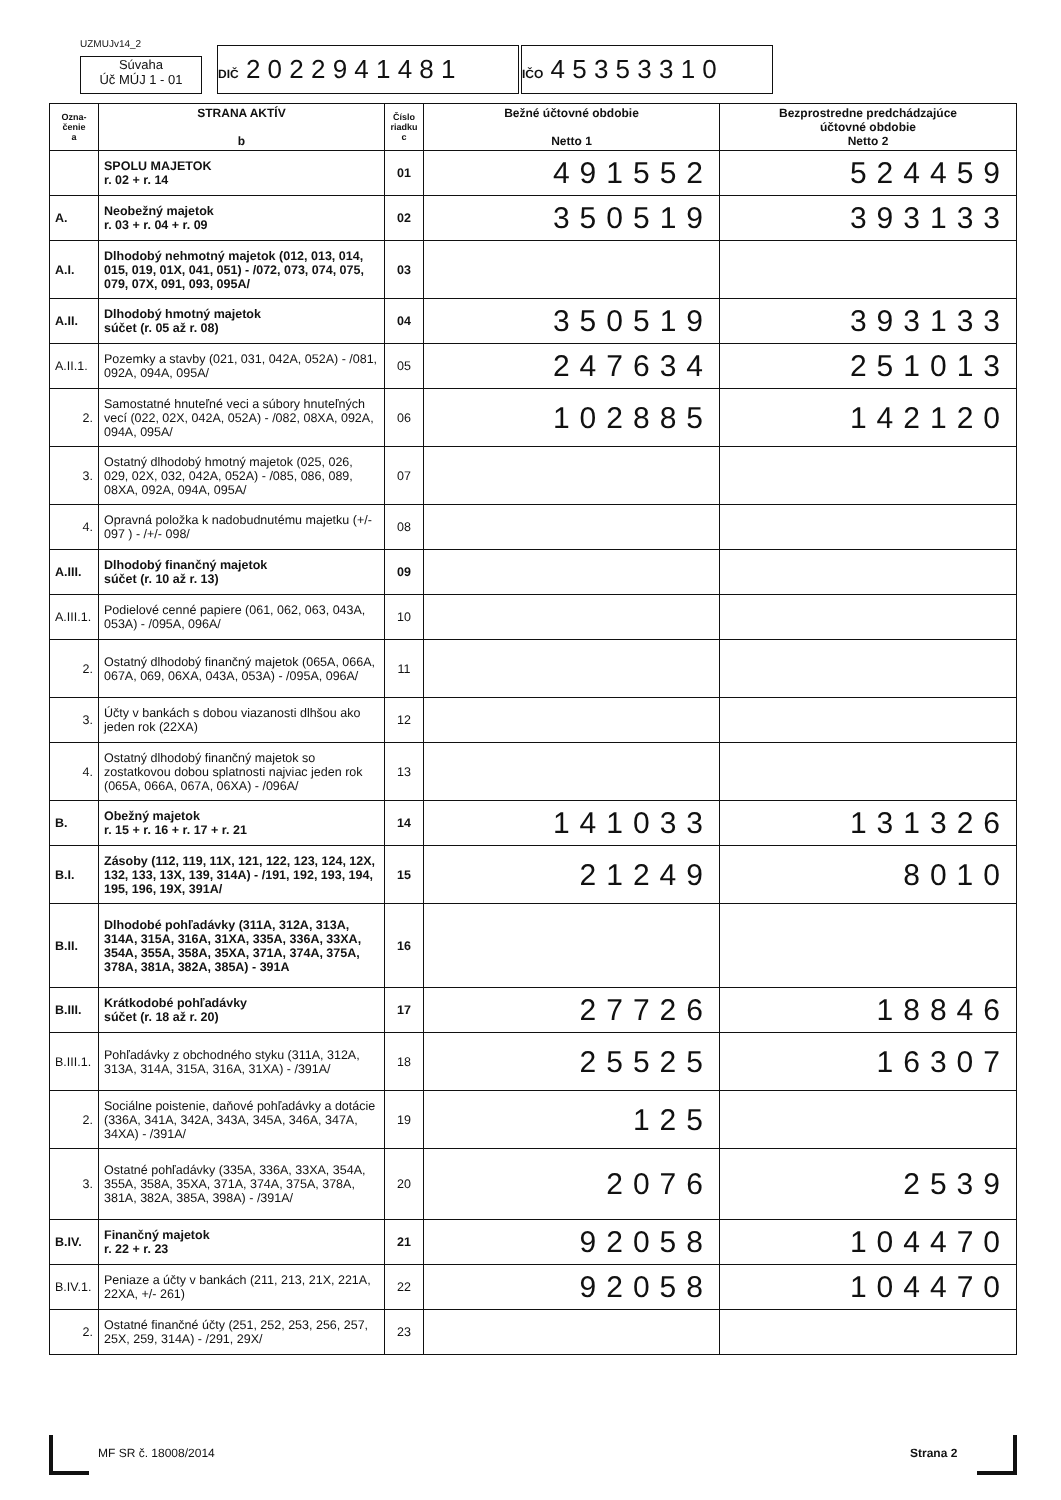UZMUJv14_2
Súvaha
Úč MÚJ 1 - 01
DIČ 2 0 2 2 9 4 1 4 8 1
IČO 4 5 3 5 3 3 1 0
| Ozna- čenie a | STRANA AKTÍV b | Číslo riadku c | Bežné účtovné obdobie Netto 1 | Bezprostredne predchádzajúce účtovné obdobie Netto 2 |
| --- | --- | --- | --- | --- |
| | SPOLU MAJETOK r. 02 + r. 14 | 01 | 491552 | 524459 |
| A. | Neobežný majetok r. 03 + r. 04 + r. 09 | 02 | 350519 | 393133 |
| A.I. | Dlhodobý nehmotný majetok (012, 013, 014, 015, 019, 01X, 041, 051) - /072, 073, 074, 075, 079, 07X, 091, 093, 095A/ | 03 | | |
| A.II. | Dlhodobý hmotný majetok súčet (r. 05 až r. 08) | 04 | 350519 | 393133 |
| A.II.1. | Pozemky a stavby (021, 031, 042A, 052A) - /081, 092A, 094A, 095A/ | 05 | 247634 | 251013 |
| 2. | Samostatné hnuteľné veci a súbory hnuteľných vecí (022, 02X, 042A, 052A) - /082, 08XA, 092A, 094A, 095A/ | 06 | 102885 | 142120 |
| 3. | Ostatný dlhodobý hmotný majetok (025, 026, 029, 02X, 032, 042A, 052A) - /085, 086, 089, 08XA, 092A, 094A, 095A/ | 07 | | |
| 4. | Opravná položka k nadobudnutému majetku (+/- 097 ) - /+/- 098/ | 08 | | |
| A.III. | Dlhodobý finančný majetok súčet (r. 10 až r. 13) | 09 | | |
| A.III.1. | Podielové cenné papiere (061, 062, 063, 043A, 053A) - /095A, 096A/ | 10 | | |
| 2. | Ostatný dlhodobý finančný majetok (065A, 066A, 067A, 069, 06XA, 043A, 053A) - /095A, 096A/ | 11 | | |
| 3. | Účty v bankách s dobou viazanosti dlhšou ako jeden rok (22XA) | 12 | | |
| 4. | Ostatný dlhodobý finančný majetok so zostatkovou dobou splatnosti najviac jeden rok (065A, 066A, 067A, 06XA) - /096A/ | 13 | | |
| B. | Obežný majetok r. 15 + r. 16 + r. 17 + r. 21 | 14 | 141033 | 131326 |
| B.I. | Zásoby (112, 119, 11X, 121, 122, 123, 124, 12X, 132, 133, 13X, 139, 314A) - /191, 192, 193, 194, 195, 196, 19X, 391A/ | 15 | 21249 | 8010 |
| B.II. | Dlhodobé pohľadávky (311A, 312A, 313A, 314A, 315A, 316A, 31XA, 335A, 336A, 33XA, 354A, 355A, 358A, 35XA, 371A, 374A, 375A, 378A, 381A, 382A, 385A) - 391A | 16 | | |
| B.III. | Krátkodobé pohľadávky súčet (r. 18 až r. 20) | 17 | 27726 | 18846 |
| B.III.1. | Pohľadávky z obchodného styku (311A, 312A, 313A, 314A, 315A, 316A, 31XA) - /391A/ | 18 | 25525 | 16307 |
| 2. | Sociálne poistenie, daňové pohľadávky a dotácie (336A, 341A, 342A, 343A, 345A, 346A, 347A, 34XA) - /391A/ | 19 | 125 | |
| 3. | Ostatné pohľadávky (335A, 336A, 33XA, 354A, 355A, 358A, 35XA, 371A, 374A, 375A, 378A, 381A, 382A, 385A, 398A) - /391A/ | 20 | 2076 | 2539 |
| B.IV. | Finančný majetok r. 22 + r. 23 | 21 | 92058 | 104470 |
| B.IV.1. | Peniaze a účty v bankách (211, 213, 21X, 221A, 22XA, +/- 261) | 22 | 92058 | 104470 |
| 2. | Ostatné finančné účty (251, 252, 253, 256, 257, 25X, 259, 314A) - /291, 29X/ | 23 | | |
MF SR č. 18008/2014 Strana 2